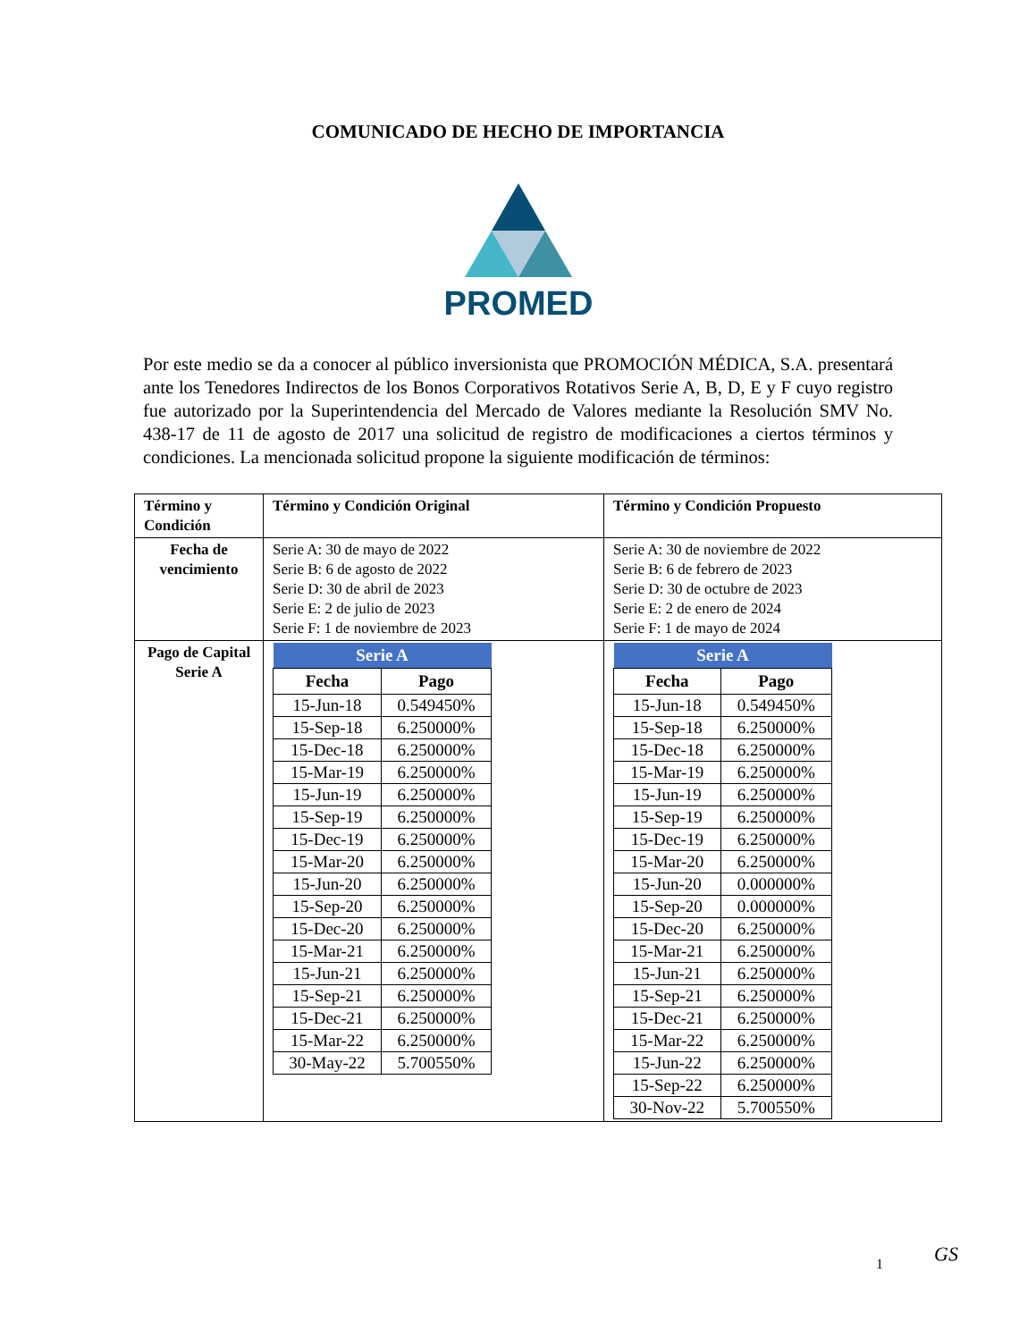COMUNICADO DE HECHO DE IMPORTANCIA
PROMED
Por este medio se da a conocer al público inversionista que PROMOCIÓN MÉDICA, S.A. presentará ante los Tenedores Indirectos de los Bonos Corporativos Rotativos Serie A, B, D, E y F cuyo registro fue autorizado por la Superintendencia del Mercado de Valores mediante la Resolución SMV No. 438-17 de 11 de agosto de 2017 una solicitud de registro de modificaciones a ciertos términos y condiciones. La mencionada solicitud propone la siguiente modificación de términos:
| Término y Condición | Término y Condición Original | Término y Condición Propuesto |
| Fecha de vencimiento | Serie A: 30 de mayo de 2022 Serie B: 6 de agosto de 2022 Serie D: 30 de abril de 2023 Serie E: 2 de julio de 2023 Serie F: 1 de noviembre de 2023 | Serie A: 30 de noviembre de 2022 Serie B: 6 de febrero de 2023 Serie D: 30 de octubre de 2023 Serie E: 2 de enero de 2024 Serie F: 1 de mayo de 2024 |
| Pago de Capital Serie A | / Serie A / / / --- / --- / / Fecha / Pago / / 15-Jun-18 / 0.549450% / / 15-Sep-18 / 6.250000% / / 15-Dec-18 / 6.250000% / / 15-Mar-19 / 6.250000% / / 15-Jun-19 / 6.250000% / / 15-Sep-19 / 6.250000% / / 15-Dec-19 / 6.250000% / / 15-Mar-20 / 6.250000% / / 15-Jun-20 / 6.250000% / / 15-Sep-20 / 6.250000% / / 15-Dec-20 / 6.250000% / / 15-Mar-21 / 6.250000% / / 15-Jun-21 / 6.250000% / / 15-Sep-21 / 6.250000% / / 15-Dec-21 / 6.250000% / / 15-Mar-22 / 6.250000% / / 30-May-22 / 5.700550% / | / Serie A / / / --- / --- / / Fecha / Pago / / 15-Jun-18 / 0.549450% / / 15-Sep-18 / 6.250000% / / 15-Dec-18 / 6.250000% / / 15-Mar-19 / 6.250000% / / 15-Jun-19 / 6.250000% / / 15-Sep-19 / 6.250000% / / 15-Dec-19 / 6.250000% / / 15-Mar-20 / 6.250000% / / 15-Jun-20 / 0.000000% / / 15-Sep-20 / 0.000000% / / 15-Dec-20 / 6.250000% / / 15-Mar-21 / 6.250000% / / 15-Jun-21 / 6.250000% / / 15-Sep-21 / 6.250000% / / 15-Dec-21 / 6.250000% / / 15-Mar-22 / 6.250000% / / 15-Jun-22 / 6.250000% / / 15-Sep-22 / 6.250000% / / 30-Nov-22 / 5.700550% / |
1 GS